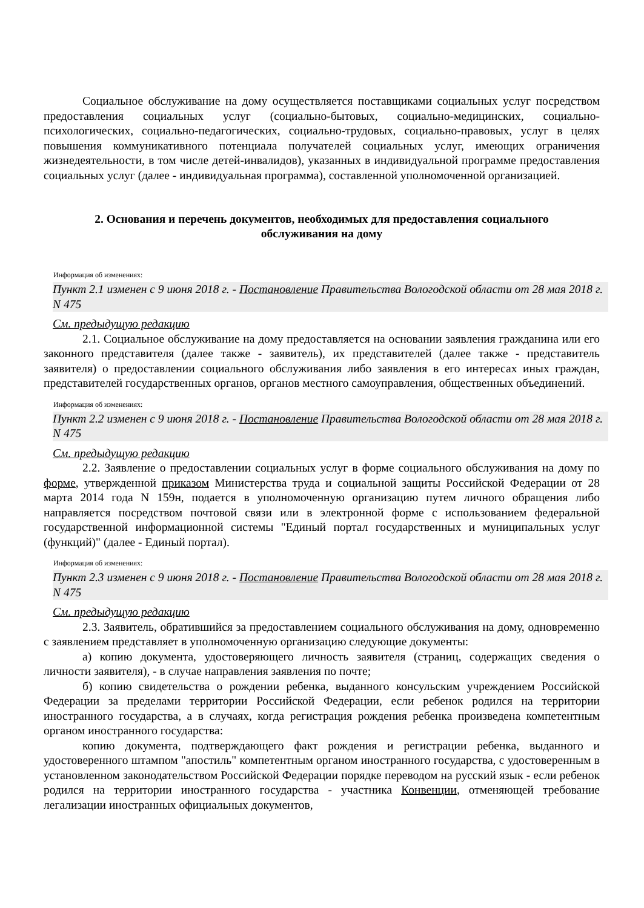Социальное обслуживание на дому осуществляется поставщиками социальных услуг посредством предоставления социальных услуг (социально-бытовых, социально-медицинских, социально-психологических, социально-педагогических, социально-трудовых, социально-правовых, услуг в целях повышения коммуникативного потенциала получателей социальных услуг, имеющих ограничения жизнедеятельности, в том числе детей-инвалидов), указанных в индивидуальной программе предоставления социальных услуг (далее - индивидуальная программа), составленной уполномоченной организацией.
2. Основания и перечень документов, необходимых для предоставления социального обслуживания на дому
Информация об изменениях:
Пункт 2.1 изменен с 9 июня 2018 г. - Постановление Правительства Вологодской области от 28 мая 2018 г. N 475
См. предыдущую редакцию
2.1. Социальное обслуживание на дому предоставляется на основании заявления гражданина или его законного представителя (далее также - заявитель), их представителей (далее также - представитель заявителя) о предоставлении социального обслуживания либо заявления в его интересах иных граждан, представителей государственных органов, органов местного самоуправления, общественных объединений.
Информация об изменениях:
Пункт 2.2 изменен с 9 июня 2018 г. - Постановление Правительства Вологодской области от 28 мая 2018 г. N 475
См. предыдущую редакцию
2.2. Заявление о предоставлении социальных услуг в форме социального обслуживания на дому по форме, утвержденной приказом Министерства труда и социальной защиты Российской Федерации от 28 марта 2014 года N 159н, подается в уполномоченную организацию путем личного обращения либо направляется посредством почтовой связи или в электронной форме с использованием федеральной государственной информационной системы "Единый портал государственных и муниципальных услуг (функций)" (далее - Единый портал).
Информация об изменениях:
Пункт 2.3 изменен с 9 июня 2018 г. - Постановление Правительства Вологодской области от 28 мая 2018 г. N 475
См. предыдущую редакцию
2.3. Заявитель, обратившийся за предоставлением социального обслуживания на дому, одновременно с заявлением представляет в уполномоченную организацию следующие документы:
а) копию документа, удостоверяющего личность заявителя (страниц, содержащих сведения о личности заявителя), - в случае направления заявления по почте;
б) копию свидетельства о рождении ребенка, выданного консульским учреждением Российской Федерации за пределами территории Российской Федерации, если ребенок родился на территории иностранного государства, а в случаях, когда регистрация рождения ребенка произведена компетентным органом иностранного государства:
копию документа, подтверждающего факт рождения и регистрации ребенка, выданного и удостоверенного штампом "апостиль" компетентным органом иностранного государства, с удостоверенным в установленном законодательством Российской Федерации порядке переводом на русский язык - если ребенок родился на территории иностранного государства - участника Конвенции, отменяющей требование легализации иностранных официальных документов,